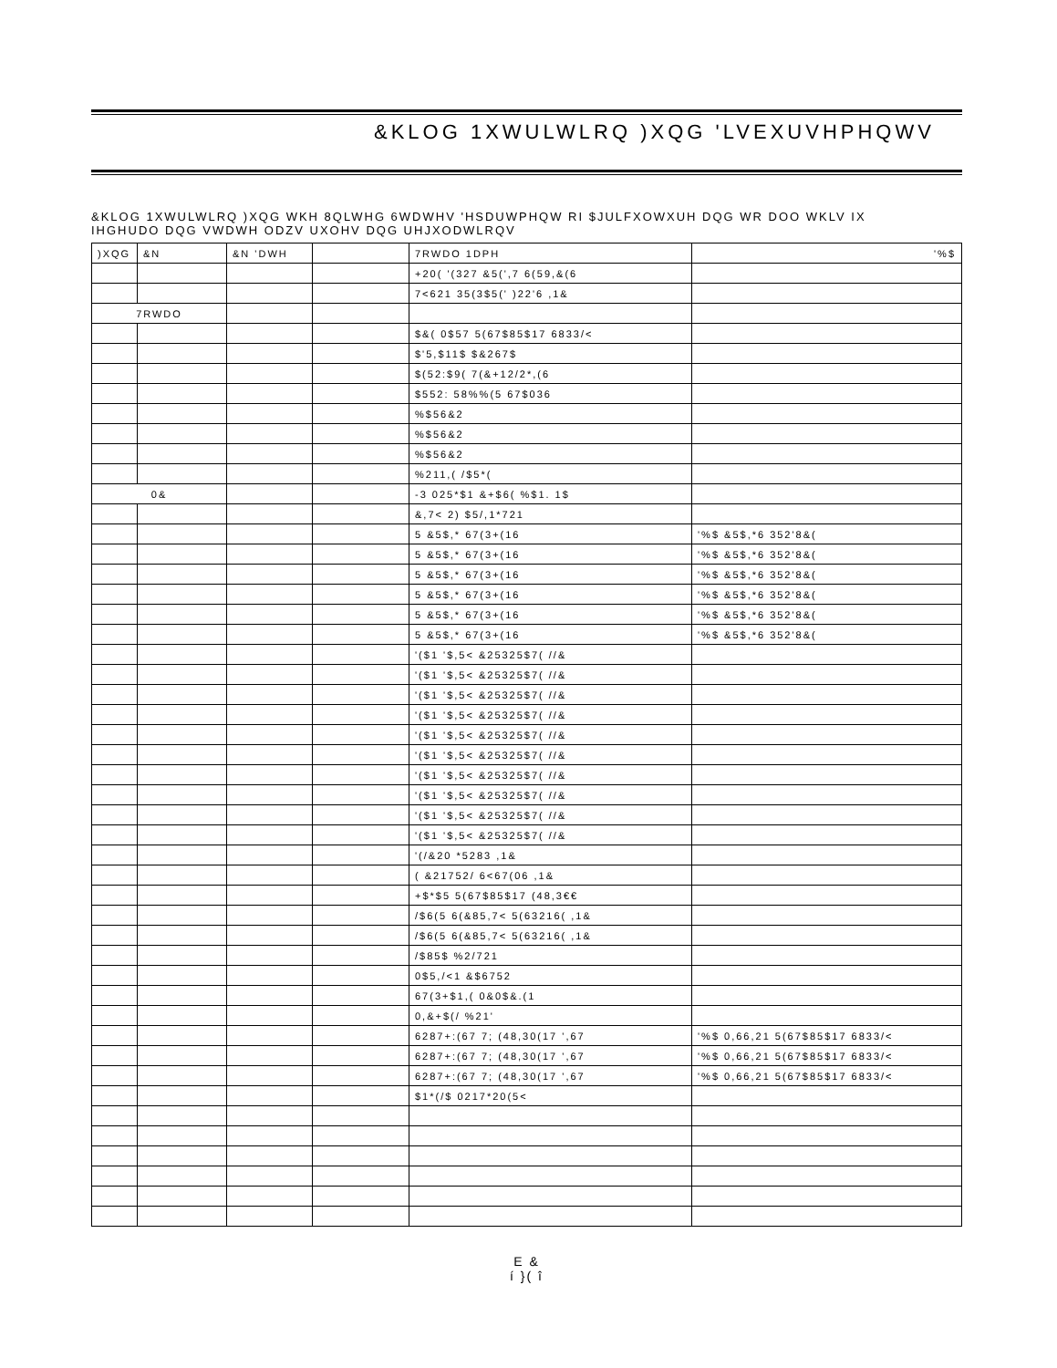&KLOG 1XWULWLRQ )XQG 'LVEXUVHPHQWV
&KLOG 1XWULWLRQ )XQG WKH 8QLWHG 6WDWHV 'HSDUWPHQW RI $JULFXOWXUH DQG WR DOO WKLV IX
IHGHUDO DQG VWDWH ODZV UXOHV DQG UHJXODWLRQV
| )XQG | &N | &N 'DWH | | 7RWDO 1DPH | '%$ |
| --- | --- | --- | --- | --- | --- |
| | | | | +20( '(327 &5(',7 6(59,&(6 | |
| | | | | 7<621 35(3$5(' )22'6 ,1& | |
| 7RWDO | | | | | |
| | | | | $&( 0$57 5(67$85$17 6833/< | |
| | | | | $'5,$11$ $&267$ | |
| | | | | $(52:$9( 7(&+12/2*,(6 | |
| | | | | $552: 58%%(5 67$036 | |
| | | | | %$56&2 | |
| | | | | %$56&2 | |
| | | | | %$56&2 | |
| | | | | %211,( /$5*( | |
| 0& | | | | -3 025*$1 &+$6( %$1. 1$ | |
| | | | | &,7< 2) $5/,1*721 | |
| | | | | 5 &5$,* 67(3+(16 | '%$ &5$,*6 352'8&( |
| | | | | 5 &5$,* 67(3+(16 | '%$ &5$,*6 352'8&( |
| | | | | 5 &5$,* 67(3+(16 | '%$ &5$,*6 352'8&( |
| | | | | 5 &5$,* 67(3+(16 | '%$ &5$,*6 352'8&( |
| | | | | 5 &5$,* 67(3+(16 | '%$ &5$,*6 352'8&( |
| | | | | 5 &5$,* 67(3+(16 | '%$ &5$,*6 352'8&( |
| | | | | '($1 '$,5< &25325$7( //& | |
| | | | | '($1 '$,5< &25325$7( //& | |
| | | | | '($1 '$,5< &25325$7( //& | |
| | | | | '($1 '$,5< &25325$7( //& | |
| | | | | '($1 '$,5< &25325$7( //& | |
| | | | | '($1 '$,5< &25325$7( //& | |
| | | | | '($1 '$,5< &25325$7( //& | |
| | | | | '($1 '$,5< &25325$7( //& | |
| | | | | '($1 '$,5< &25325$7( //& | |
| | | | | '($1 '$,5< &25325$7( //& | |
| | | | | '(/&20 *5283 ,1& | |
| | | | | ( &21752/ 6<67(06 ,1& | |
| | | | | +$*$5 5(67$85$17 (48,3€€ | |
| | | | | /$6(5 6(&85,7< 5(63216( ,1& | |
| | | | | /$6(5 6(&85,7< 5(63216( ,1& | |
| | | | | /$85$ %2/721 | |
| | | | | 0$5,/<1 &$6752 | |
| | | | | 67(3+$1,( 0&0$&.(1 | |
| | | | | 0,&+$(/ %21' | |
| | | | | 6287+:(67 7; (48,30(17 ',67 | '%$ 0,66,21 5(67$85$17 6833/< |
| | | | | 6287+:(67 7; (48,30(17 ',67 | '%$ 0,66,21 5(67$85$17 6833/< |
| | | | | 6287+:(67 7; (48,30(17 ',67 | '%$ 0,66,21 5(67$85$17 6833/< |
| | | | | $1*(/$ 0217*20(5< | |
E &
í }( î